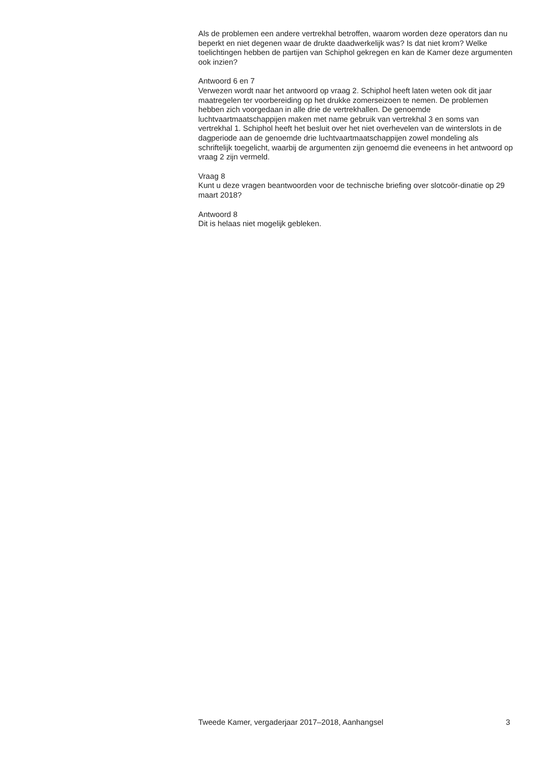Als de problemen een andere vertrekhal betroffen, waarom worden deze operators dan nu beperkt en niet degenen waar de drukte daadwerkelijk was? Is dat niet krom? Welke toelichtingen hebben de partijen van Schiphol gekregen en kan de Kamer deze argumenten ook inzien?
Antwoord 6 en 7
Verwezen wordt naar het antwoord op vraag 2. Schiphol heeft laten weten ook dit jaar maatregelen ter voorbereiding op het drukke zomerseizoen te nemen. De problemen hebben zich voorgedaan in alle drie de vertrekhallen. De genoemde luchtvaartmaatschappijen maken met name gebruik van vertrekhal 3 en soms van vertrekhal 1. Schiphol heeft het besluit over het niet overhevelen van de winterslots in de dagperiode aan de genoemde drie luchtvaartmaatschappijen zowel mondeling als schriftelijk toegelicht, waarbij de argumenten zijn genoemd die eveneens in het antwoord op vraag 2 zijn vermeld.
Vraag 8
Kunt u deze vragen beantwoorden voor de technische briefing over slotcoör-dinatie op 29 maart 2018?
Antwoord 8
Dit is helaas niet mogelijk gebleken.
Tweede Kamer, vergaderjaar 2017–2018, Aanhangsel 3